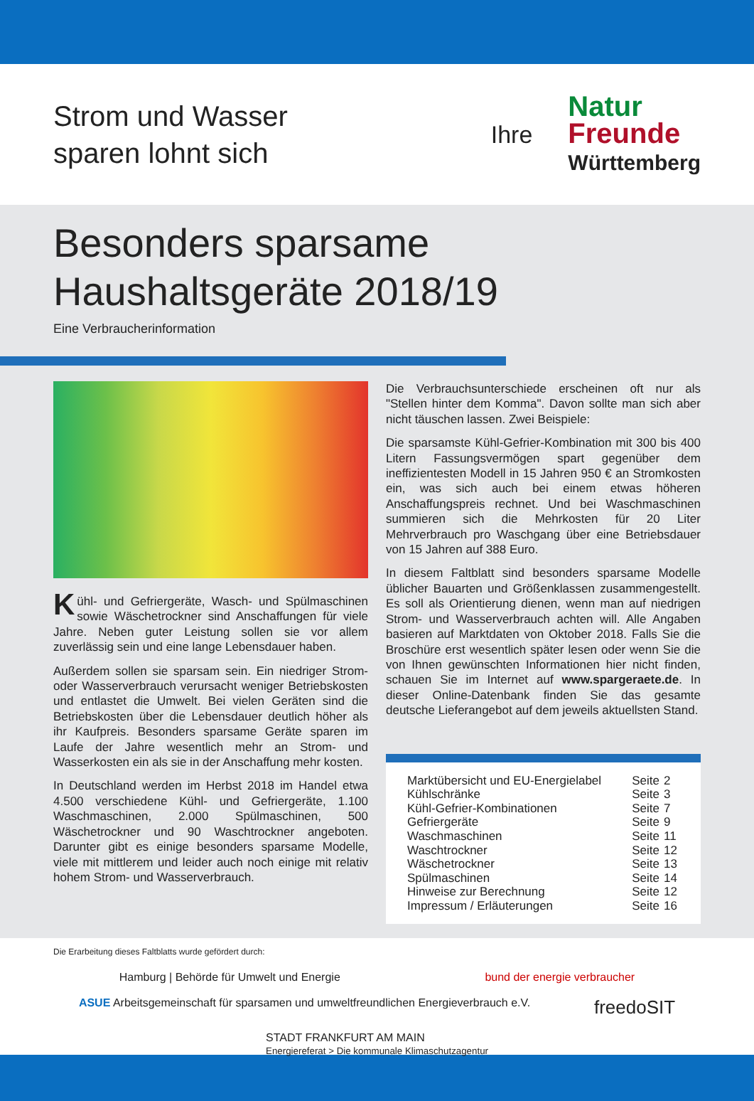Strom und Wasser
sparen lohnt sich
Ihre
Natur
Freunde
Württemberg
Besonders sparsame
Haushaltsgeräte 2018/19
Eine Verbraucherinformation
Kühl- und Gefriergeräte, Wasch- und Spülmaschinen sowie Wäschetrockner sind Anschaffungen für viele Jahre. Neben guter Leistung sollen sie vor allem zuverlässig sein und eine lange Lebensdauer haben.
Außerdem sollen sie sparsam sein. Ein niedriger Strom- oder Wasserverbrauch verursacht weniger Betriebskosten und entlastet die Umwelt. Bei vielen Geräten sind die Betriebskosten über die Lebensdauer deutlich höher als ihr Kaufpreis. Besonders sparsame Geräte sparen im Laufe der Jahre wesentlich mehr an Strom- und Wasserkosten ein als sie in der Anschaffung mehr kosten.
In Deutschland werden im Herbst 2018 im Handel etwa 4.500 verschiedene Kühl- und Gefriergeräte, 1.100 Waschmaschinen, 2.000 Spülmaschinen, 500 Wäschetrockner und 90 Waschtrockner angeboten. Darunter gibt es einige besonders sparsame Modelle, viele mit mittlerem und leider auch noch einige mit relativ hohem Strom- und Wasserverbrauch.
Die Verbrauchsunterschiede erscheinen oft nur als "Stellen hinter dem Komma". Davon sollte man sich aber nicht täuschen lassen. Zwei Beispiele:
Die sparsamste Kühl-Gefrier-Kombination mit 300 bis 400 Litern Fassungsvermögen spart gegenüber dem ineffizientesten Modell in 15 Jahren 950 € an Stromkosten ein, was sich auch bei einem etwas höheren Anschaffungspreis rechnet. Und bei Waschmaschinen summieren sich die Mehrkosten für 20 Liter Mehrverbrauch pro Waschgang über eine Betriebsdauer von 15 Jahren auf 388 Euro.
In diesem Faltblatt sind besonders sparsame Modelle üblicher Bauarten und Größenklassen zusammengestellt. Es soll als Orientierung dienen, wenn man auf niedrigen Strom- und Wasserverbrauch achten will. Alle Angaben basieren auf Marktdaten von Oktober 2018. Falls Sie die Broschüre erst wesentlich später lesen oder wenn Sie die von Ihnen gewünschten Informationen hier nicht finden, schauen Sie im Internet auf www.spargeraete.de. In dieser Online-Datenbank finden Sie das gesamte deutsche Lieferangebot auf dem jeweils aktuellsten Stand.
| Marktübersicht und EU-Energielabel | Seite | 2 |
| Kühlschränke | Seite | 3 |
| Kühl-Gefrier-Kombinationen | Seite | 7 |
| Gefriergeräte | Seite | 9 |
| Waschmaschinen | Seite | 11 |
| Waschtrockner | Seite | 12 |
| Wäschetrockner | Seite | 13 |
| Spülmaschinen | Seite | 14 |
| Hinweise zur Berechnung | Seite | 12 |
| Impressum / Erläuterungen | Seite | 16 |
Die Erarbeitung dieses Faltblatts wurde gefördert durch:
Hamburg | Behörde für Umwelt und Energie bund der energie verbraucher ASUE Arbeitsgemeinschaft für sparsamen und umweltfreundlichen Energieverbrauch e.V. freedoSIT STADT FRANKFURT AM MAIN
Energiereferat > Die kommunale Klimaschutzagentur